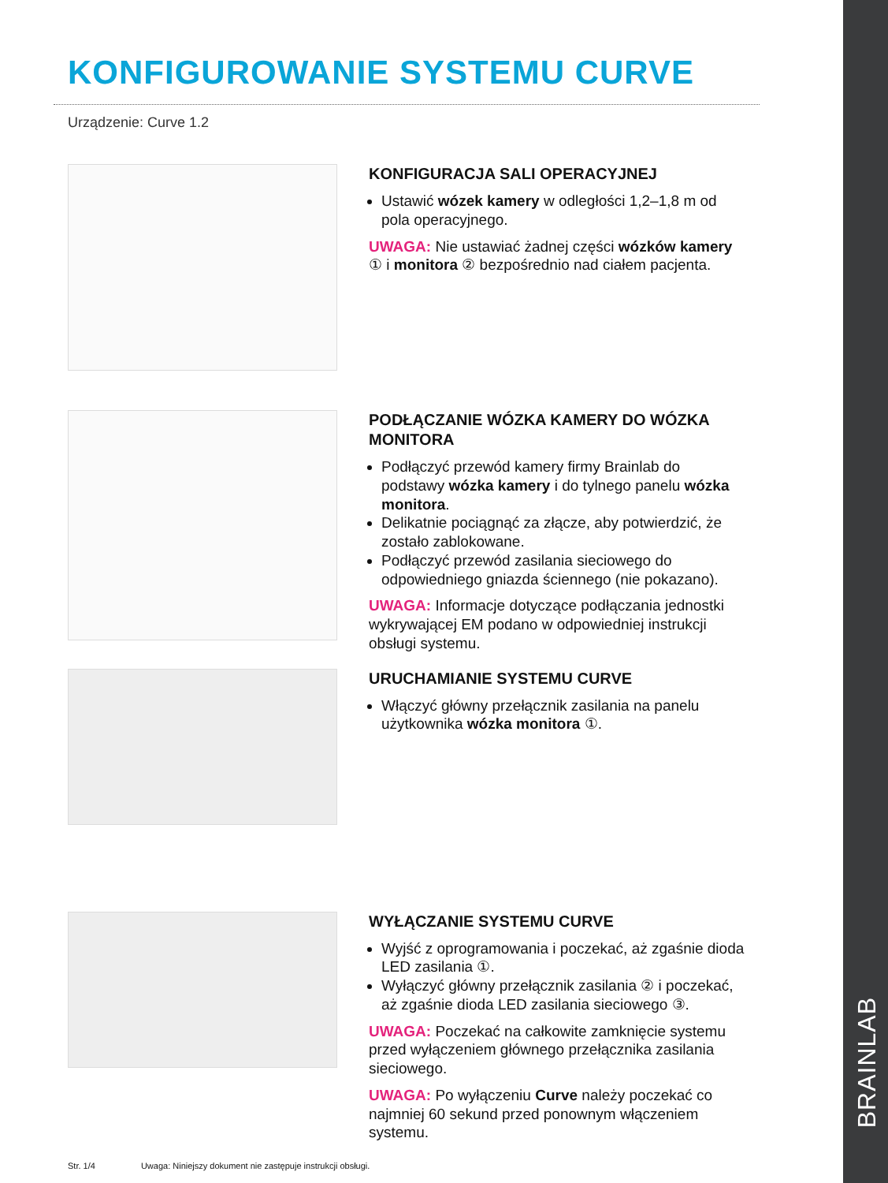KONFIGUROWANIE SYSTEMU CURVE
Urządzenie: Curve 1.2
KONFIGURACJA SALI OPERACYJNEJ
Ustawić wózek kamery w odległości 1,2–1,8 m od pola operacyjnego.
UWAGA: Nie ustawiać żadnej części wózków kamery ① i monitora ② bezpośrednio nad ciałem pacjenta.
PODŁĄCZANIE WÓZKA KAMERY DO WÓZKA MONITORA
Podłączyć przewód kamery firmy Brainlab do podstawy wózka kamery i do tylnego panelu wózka monitora.
Delikatnie pociągnąć za złącze, aby potwierdzić, że zostało zablokowane.
Podłączyć przewód zasilania sieciowego do odpowiedniego gniazda ściennego (nie pokazano).
UWAGA: Informacje dotyczące podłączania jednostki wykrywającej EM podano w odpowiedniej instrukcji obsługi systemu.
URUCHAMIANIE SYSTEMU CURVE
Włączyć główny przełącznik zasilania na panelu użytkownika wózka monitora ①.
WYŁĄCZANIE SYSTEMU CURVE
Wyjść z oprogramowania i poczekać, aż zgaśnie dioda LED zasilania ①.
Wyłączyć główny przełącznik zasilania ② i poczekać, aż zgaśnie dioda LED zasilania sieciowego ③.
UWAGA: Poczekać na całkowite zamknięcie systemu przed wyłączeniem głównego przełącznika zasilania sieciowego.
UWAGA: Po wyłączeniu Curve należy poczekać co najmniej 60 sekund przed ponownym włączeniem systemu.
Str. 1/4 Uwaga: Niniejszy dokument nie zastępuje instrukcji obsługi.
BRAINLAB